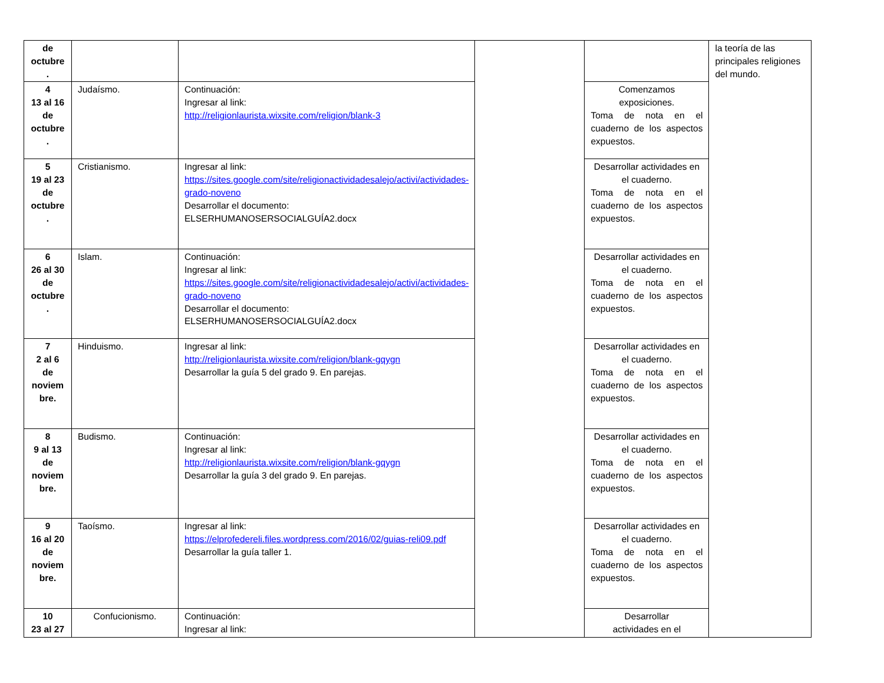| de octubre . | | | | | la teoría de las principales religiones del mundo. |
| 4 13 al 16 de octubre . | Judaísmo. | Continuación: Ingresar al link: http://religionlaurista.wixsite.com/religion/blank-3 | | Comenzamos exposiciones. Toma de nota en el cuaderno de los aspectos expuestos. | |
| 5 19 al 23 de octubre . | Cristianismo. | Ingresar al link: https://sites.google.com/site/religionactividadesalejo/activi/actividades-grado-noveno Desarrollar el documento: ELSERHUMANOSERSOCIALGUÍA2.docx | | Desarrollar actividades en el cuaderno. Toma de nota en el cuaderno de los aspectos expuestos. | |
| 6 26 al 30 de octubre . | Islam. | Continuación: Ingresar al link: https://sites.google.com/site/religionactividadesalejo/activi/actividades-grado-noveno Desarrollar el documento: ELSERHUMANOSERSOCIALGUÍA2.docx | | Desarrollar actividades en el cuaderno. Toma de nota en el cuaderno de los aspectos expuestos. | |
| 7 2 al 6 de noviem bre. | Hinduismo. | Ingresar al link: http://religionlaurista.wixsite.com/religion/blank-gqygn Desarrollar la guía 5 del grado 9. En parejas. | | Desarrollar actividades en el cuaderno. Toma de nota en el cuaderno de los aspectos expuestos. | |
| 8 9 al 13 de noviem bre. | Budismo. | Continuación: Ingresar al link: http://religionlaurista.wixsite.com/religion/blank-gqygn Desarrollar la guía 3 del grado 9. En parejas. | | Desarrollar actividades en el cuaderno. Toma de nota en el cuaderno de los aspectos expuestos. | |
| 9 16 al 20 de noviem bre. | Taoísmo. | Ingresar al link: https://elprofedereli.files.wordpress.com/2016/02/guias-reli09.pdf Desarrollar la guía taller 1. | | Desarrollar actividades en el cuaderno. Toma de nota en el cuaderno de los aspectos expuestos. | |
| 10 23 al 27 | Confucionismo. | Continuación: Ingresar al link: | | Desarrollar actividades en el | |